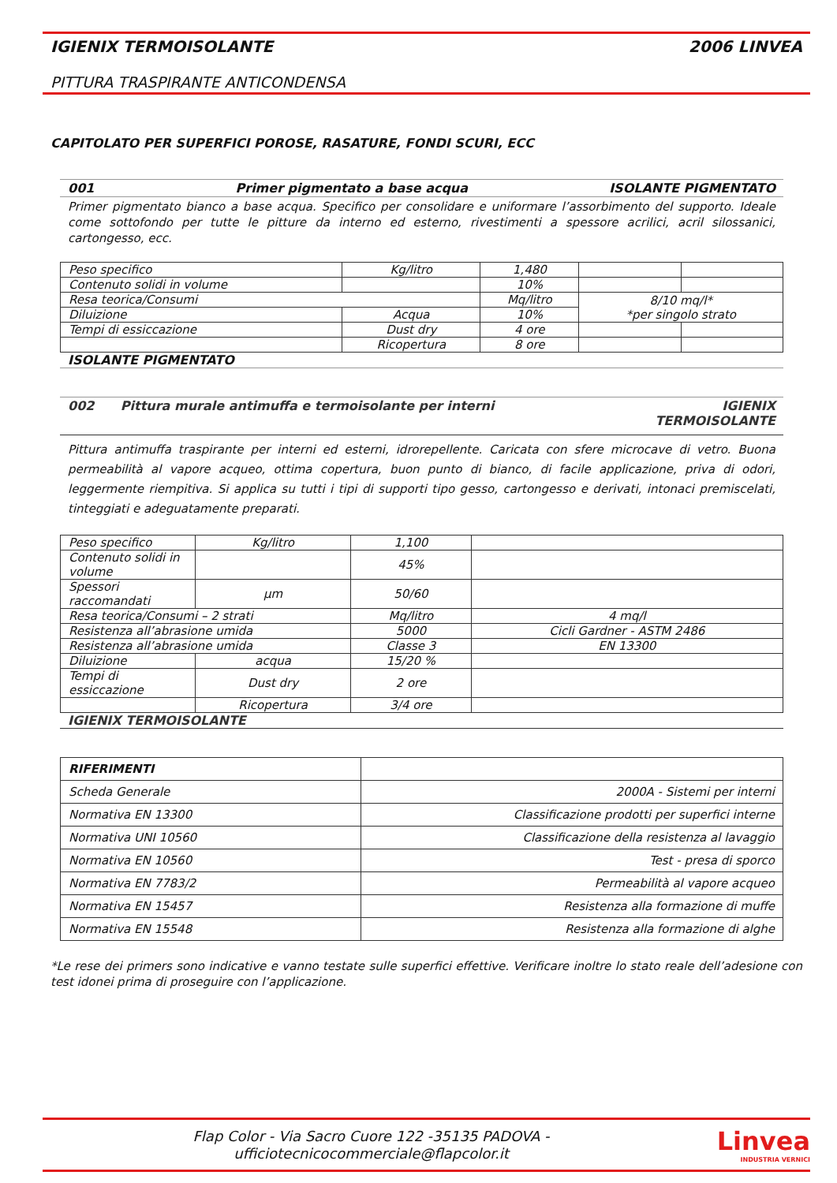IGIENIX TERMOISOLANTE 2006 LINVEA
PITTURA TRASPIRANTE ANTICONDENSA
CAPITOLATO PER SUPERFICI POROSE, RASATURE, FONDI SCURI, ECC
001 Primer pigmentato a base acqua ISOLANTE PIGMENTATO
Primer pigmentato bianco a base acqua. Specifico per consolidare e uniformare l’assorbimento del supporto. Ideale come sottofondo per tutte le pitture da interno ed esterno, rivestimenti a spessore acrilici, acril silossanici, cartongesso, ecc.
| Peso specifico | Kg/litro | 1,480 | | |
| Contenuto solidi in volume | | 10% | | |
| Resa teorica/Consumi | | Mq/litro | 8/10 mq/l* *per singolo strato | |
| Diluizione | Acqua | 10% | | |
| Tempi di essiccazione | Dust dry | 4 ore | | |
| | Ricopertura | 8 ore | | |
ISOLANTE PIGMENTATO
002 Pittura murale antimuffa e termoisolante per interni IGIENIX
TERMOISOLANTE
Pittura antimuffa traspirante per interni ed esterni, idrorepellente. Caricata con sfere microcave di vetro. Buona permeabilità al vapore acqueo, ottima copertura, buon punto di bianco, di facile applicazione, priva di odori, leggermente riempitiva. Si applica su tutti i tipi di supporti tipo gesso, cartongesso e derivati, intonaci premiscelati, tinteggiati e adeguatamente preparati.
| Peso specifico | Kg/litro | 1,100 | |
| Contenuto solidi in volume | | 45% | |
| Spessori raccomandati | µm | 50/60 | |
| Resa teorica/Consumi – 2 strati | | Mq/litro | 4 mq/l |
| Resistenza all’abrasione umida | | 5000 | Cicli Gardner - ASTM 2486 |
| Resistenza all’abrasione umida | | Classe 3 | EN 13300 |
| Diluizione | acqua | 15/20 % | |
| Tempi di essiccazione | Dust dry | 2 ore | |
| | Ricopertura | 3/4 ore | |
IGIENIX TERMOISOLANTE
| RIFERIMENTI | |
| Scheda Generale | 2000A - Sistemi per interni |
| Normativa EN 13300 | Classificazione prodotti per superfici interne |
| Normativa UNI 10560 | Classificazione della resistenza al lavaggio |
| Normativa EN 10560 | Test - presa di sporco |
| Normativa EN 7783/2 | Permeabilità al vapore acqueo |
| Normativa EN 15457 | Resistenza alla formazione di muffe |
| Normativa EN 15548 | Resistenza alla formazione di alghe |
*Le rese dei primers sono indicative e vanno testate sulle superfici effettive. Verificare inoltre lo stato reale dell’adesione con test idonei prima di proseguire con l’applicazione.
Flap Color - Via Sacro Cuore 122 -35135 PADOVA -
ufficiotecnicocommerciale@flapcolor.it
Linvea
INDUSTRIA VERNICI